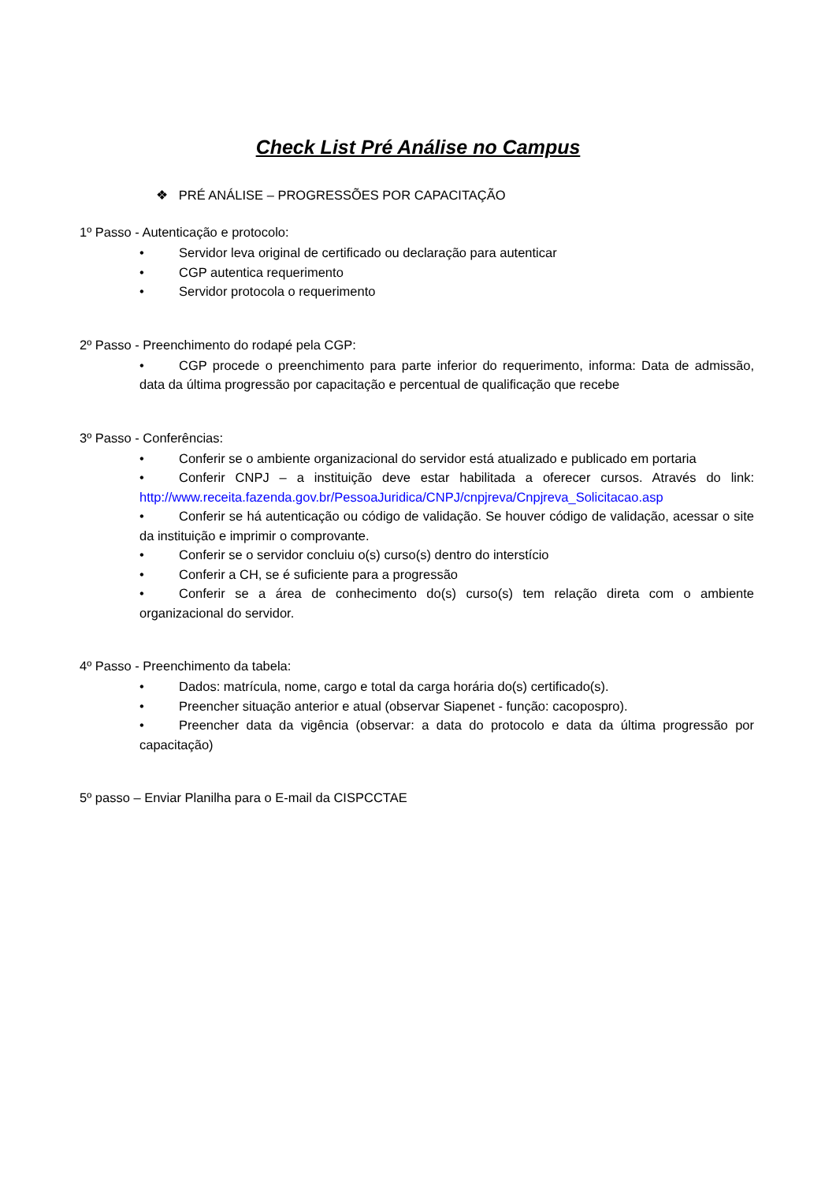Check List Pré Análise no Campus
❖ PRÉ ANÁLISE – PROGRESSÕES POR CAPACITAÇÃO
1º Passo - Autenticação e protocolo:
• Servidor leva original de certificado ou declaração para autenticar
• CGP autentica requerimento
• Servidor protocola o requerimento
2º Passo - Preenchimento do rodapé pela CGP:
• CGP procede o preenchimento para parte inferior do requerimento, informa: Data de admissão, data da última progressão por capacitação e percentual de qualificação que recebe
3º Passo - Conferências:
• Conferir se o ambiente organizacional do servidor está atualizado e publicado em portaria
• Conferir CNPJ – a instituição deve estar habilitada a oferecer cursos. Através do link: http://www.receita.fazenda.gov.br/PessoaJuridica/CNPJ/cnpjreva/Cnpjreva_Solicitacao.asp
• Conferir se há autenticação ou código de validação. Se houver código de validação, acessar o site da instituição e imprimir o comprovante.
• Conferir se o servidor concluiu o(s) curso(s) dentro do interstício
• Conferir a CH, se é suficiente para a progressão
• Conferir se a área de conhecimento do(s) curso(s) tem relação direta com o ambiente organizacional do servidor.
4º Passo - Preenchimento da tabela:
• Dados: matrícula, nome, cargo e total da carga horária do(s) certificado(s).
• Preencher situação anterior e atual (observar Siapenet - função: cacopospro).
• Preencher data da vigência (observar: a data do protocolo e data da última progressão por capacitação)
5º passo – Enviar Planilha para o E-mail da CISPCCTAE